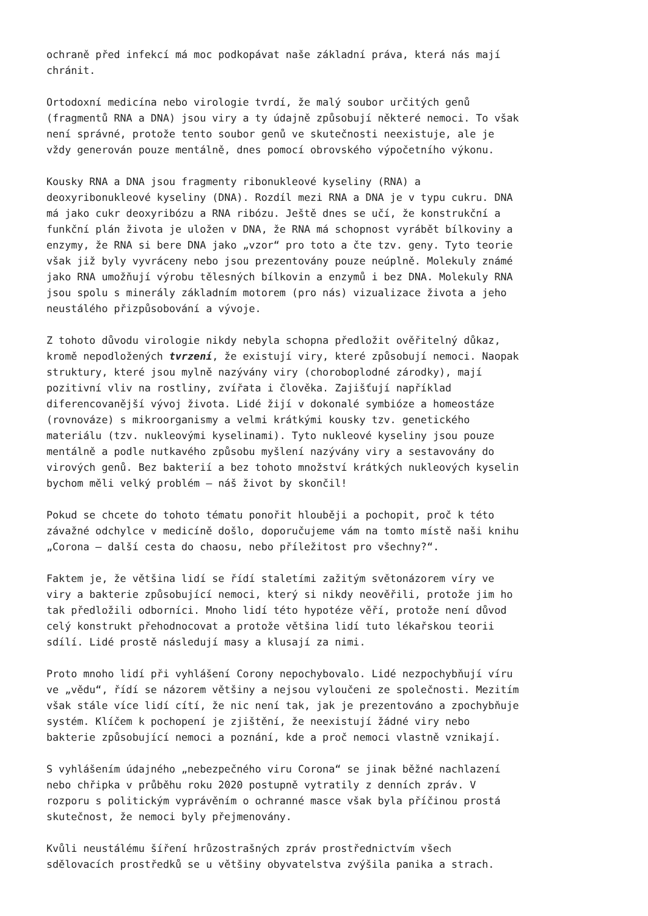ochraně před infekcí má moc podkopávat naše základní práva, která nás mají chránit.
Ortodoxní medicína nebo virologie tvrdí, že malý soubor určitých genů (fragmentů RNA a DNA) jsou viry a ty údajně způsobují některé nemoci. To však není správné, protože tento soubor genů ve skutečnosti neexistuje, ale je vždy generován pouze mentálně, dnes pomocí obrovského výpočetního výkonu.
Kousky RNA a DNA jsou fragmenty ribonukleové kyseliny (RNA) a deoxyribonukleové kyseliny (DNA). Rozdíl mezi RNA a DNA je v typu cukru. DNA má jako cukr deoxyribózu a RNA ribózu. Ještě dnes se učí, že konstrukční a funkční plán života je uložen v DNA, že RNA má schopnost vyrábět bílkoviny a enzymy, že RNA si bere DNA jako „vzor“ pro toto a čte tzv. geny. Tyto teorie však již byly vyvráceny nebo jsou prezentovány pouze neúplně. Molekuly známé jako RNA umožňují výrobu tělesných bílkovin a enzymů i bez DNA. Molekuly RNA jsou spolu s minerály základním motorem (pro nás) vizualizace života a jeho neustálého přizpůsobování a vývoje.
Z tohoto důvodu virologie nikdy nebyla schopna předložit ověřitelný důkaz, kromě nepodložených tvrzení, že existují viry, které způsobují nemoci. Naopak struktury, které jsou mylně nazývány viry (choroboplodné zárodky), mají pozitivní vliv na rostliny, zvířata i člověka. Zajišťují například diferencovanější vývoj života. Lidé žijí v dokonalé symbióze a homeostáze (rovnováze) s mikroorganismy a velmi krátkými kousky tzv. genetického materiálu (tzv. nukleovými kyselinami). Tyto nukleové kyseliny jsou pouze mentálně a podle nutkavého způsobu myšlení nazývány viry a sestavovány do virových genů. Bez bakterií a bez tohoto množství krátkých nukleových kyselin bychom měli velký problém – náš život by skončil!
Pokud se chcete do tohoto tématu ponořit hlouběji a pochopit, proč k této závažné odchylce v medicíně došlo, doporučujeme vám na tomto místě naši knihu „Corona – další cesta do chaosu, nebo příležitost pro všechny?“.
Faktem je, že většina lidí se řídí staletími zažitým světonázorem víry ve viry a bakterie způsobující nemoci, který si nikdy neověřili, protože jim ho tak předložili odborníci. Mnoho lidí této hypotéze věří, protože není důvod celý konstrukt přehodnocovat a protože většina lidí tuto lékařskou teorii sdílí. Lidé prostě následují masy a klusají za nimi.
Proto mnoho lidí při vyhlášení Corony nepochybovalo. Lidé nezpochybňují víru ve „vědu“, řídí se názorem většiny a nejsou vyloučeni ze společnosti. Mezitím však stále více lidí cítí, že nic není tak, jak je prezentováno a zpochybňuje systém. Klíčem k pochopení je zjištění, že neexistují žádné viry nebo bakterie způsobující nemoci a poznání, kde a proč nemoci vlastně vznikají.
S vyhlášením údajného „nebezpečného viru Corona“ se jinak běžné nachlazení nebo chřipka v průběhu roku 2020 postupně vytratily z denních zpráv. V rozporu s politickým vyprávěním o ochranné masce však byla příčinou prostá skutečnost, že nemoci byly přejmenovány.
Kvůli neustálému šíření hrůzostrašných zpráv prostřednictvím všech sdělovacích prostředků se u většiny obyvatelstva zvýšila panika a strach.